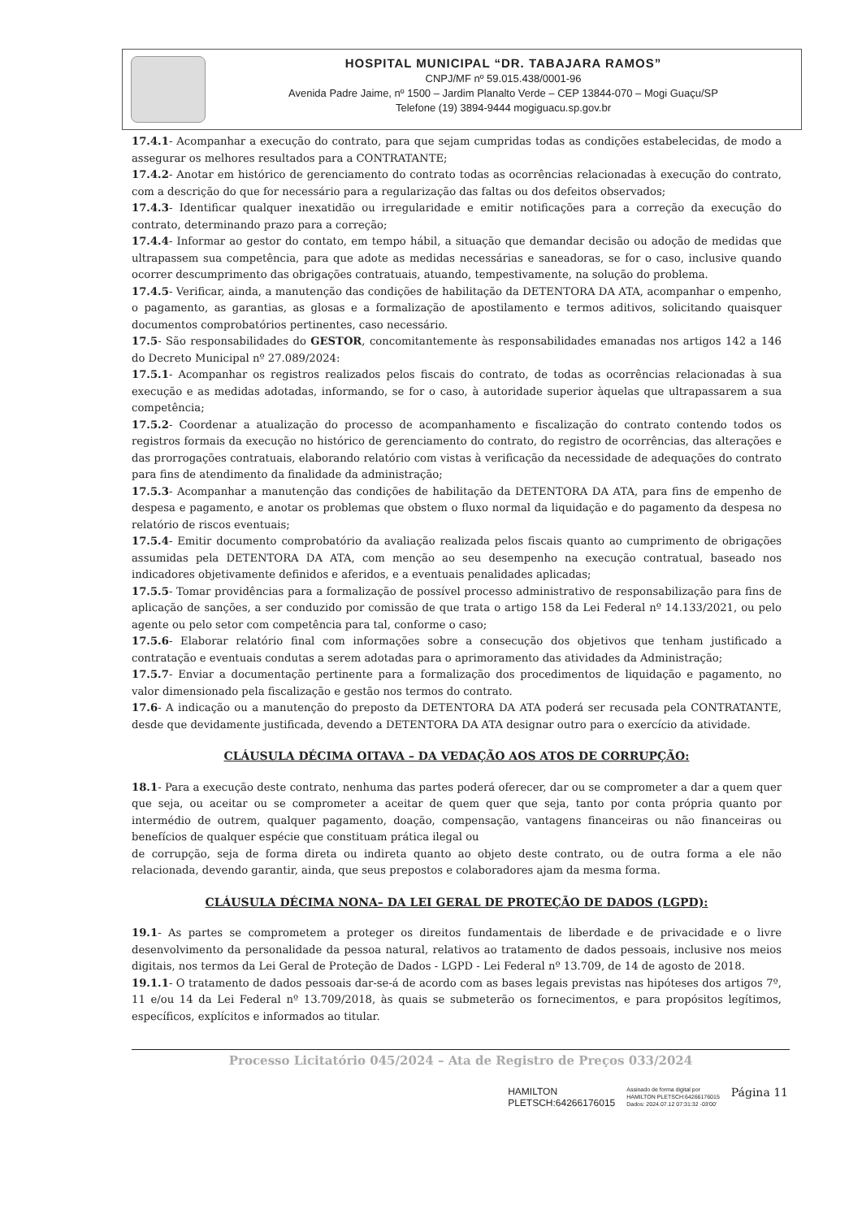HOSPITAL MUNICIPAL “DR. TABAJARA RAMOS”
CNPJ/MF nº 59.015.438/0001-96
Avenida Padre Jaime, nº 1500 – Jardim Planalto Verde – CEP 13844-070 – Mogi Guaçu/SP
Telefone (19) 3894-9444 mogiguacu.sp.gov.br
17.4.1- Acompanhar a execução do contrato, para que sejam cumpridas todas as condições estabelecidas, de modo a assegurar os melhores resultados para a CONTRATANTE;
17.4.2- Anotar em histórico de gerenciamento do contrato todas as ocorrências relacionadas à execução do contrato, com a descrição do que for necessário para a regularização das faltas ou dos defeitos observados;
17.4.3- Identificar qualquer inexatidão ou irregularidade e emitir notificações para a correção da execução do contrato, determinando prazo para a correção;
17.4.4- Informar ao gestor do contato, em tempo hábil, a situação que demandar decisão ou adoção de medidas que ultrapassem sua competência, para que adote as medidas necessárias e saneadoras, se for o caso, inclusive quando ocorrer descumprimento das obrigações contratuais, atuando, tempestivamente, na solução do problema.
17.4.5- Verificar, ainda, a manutenção das condições de habilitação da DETENTORA DA ATA, acompanhar o empenho, o pagamento, as garantias, as glosas e a formalização de apostilamento e termos aditivos, solicitando quaisquer documentos comprobatórios pertinentes, caso necessário.
17.5- São responsabilidades do GESTOR, concomitantemente às responsabilidades emanadas nos artigos 142 a 146 do Decreto Municipal nº 27.089/2024:
17.5.1- Acompanhar os registros realizados pelos fiscais do contrato, de todas as ocorrências relacionadas à sua execução e as medidas adotadas, informando, se for o caso, à autoridade superior àquelas que ultrapassarem a sua competência;
17.5.2- Coordenar a atualização do processo de acompanhamento e fiscalização do contrato contendo todos os registros formais da execução no histórico de gerenciamento do contrato, do registro de ocorrências, das alterações e das prorrogações contratuais, elaborando relatório com vistas à verificação da necessidade de adequações do contrato para fins de atendimento da finalidade da administração;
17.5.3- Acompanhar a manutenção das condições de habilitação da DETENTORA DA ATA, para fins de empenho de despesa e pagamento, e anotar os problemas que obstem o fluxo normal da liquidação e do pagamento da despesa no relatório de riscos eventuais;
17.5.4- Emitir documento comprobatório da avaliação realizada pelos fiscais quanto ao cumprimento de obrigações assumidas pela DETENTORA DA ATA, com menção ao seu desempenho na execução contratual, baseado nos indicadores objetivamente definidos e aferidos, e a eventuais penalidades aplicadas;
17.5.5- Tomar providências para a formalização de possível processo administrativo de responsabilização para fins de aplicação de sanções, a ser conduzido por comissão de que trata o artigo 158 da Lei Federal nº 14.133/2021, ou pelo agente ou pelo setor com competência para tal, conforme o caso;
17.5.6- Elaborar relatório final com informações sobre a consecução dos objetivos que tenham justificado a contratação e eventuais condutas a serem adotadas para o aprimoramento das atividades da Administração;
17.5.7- Enviar a documentação pertinente para a formalização dos procedimentos de liquidação e pagamento, no valor dimensionado pela fiscalização e gestão nos termos do contrato.
17.6- A indicação ou a manutenção do preposto da DETENTORA DA ATA poderá ser recusada pela CONTRATANTE, desde que devidamente justificada, devendo a DETENTORA DA ATA designar outro para o exercício da atividade.
CLÁUSULA DÉCIMA OITAVA – DA VEDAÇÃO AOS ATOS DE CORRUPÇÃO:
18.1- Para a execução deste contrato, nenhuma das partes poderá oferecer, dar ou se comprometer a dar a quem quer que seja, ou aceitar ou se comprometer a aceitar de quem quer que seja, tanto por conta própria quanto por intermédio de outrem, qualquer pagamento, doação, compensação, vantagens financeiras ou não financeiras ou benefícios de qualquer espécie que constituam prática ilegal ou
de corrupção, seja de forma direta ou indireta quanto ao objeto deste contrato, ou de outra forma a ele não relacionada, devendo garantir, ainda, que seus prepostos e colaboradores ajam da mesma forma.
CLÁUSULA DÉCIMA NONA– DA LEI GERAL DE PROTEÇÃO DE DADOS (LGPD):
19.1- As partes se comprometem a proteger os direitos fundamentais de liberdade e de privacidade e o livre desenvolvimento da personalidade da pessoa natural, relativos ao tratamento de dados pessoais, inclusive nos meios digitais, nos termos da Lei Geral de Proteção de Dados - LGPD - Lei Federal nº 13.709, de 14 de agosto de 2018.
19.1.1- O tratamento de dados pessoais dar-se-á de acordo com as bases legais previstas nas hipóteses dos artigos 7º, 11 e/ou 14 da Lei Federal nº 13.709/2018, às quais se submeterão os fornecimentos, e para propósitos legítimos, específicos, explícitos e informados ao titular.
Processo Licitatório 045/2024 – Ata de Registro de Preços 033/2024
HAMILTON
PLETSCH:64266176015
Assinado de forma digital por
HAMILTON PLETSCH:64266176015
Dados: 2024.07.12 07:31:32 -03'00'
Página 11